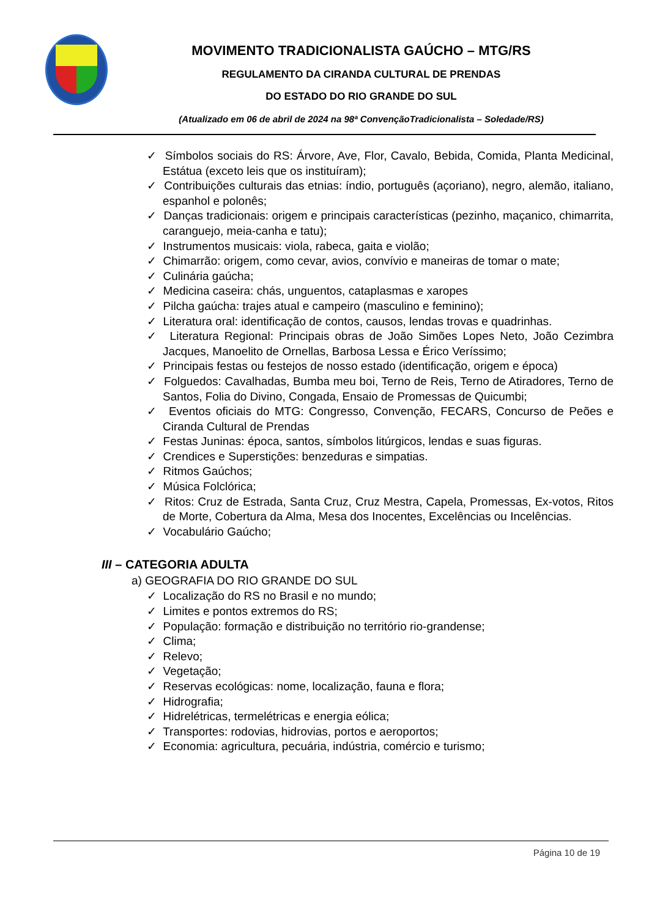MOVIMENTO TRADICIONALISTA GAÚCHO – MTG/RS
REGULAMENTO DA CIRANDA CULTURAL DE PRENDAS
DO ESTADO DO RIO GRANDE DO SUL
(Atualizado em 06 de abril de 2024 na 98ª ConvençãoTradicionalista – Soledade/RS)
✓ Símbolos sociais do RS: Árvore, Ave, Flor, Cavalo, Bebida, Comida, Planta Medicinal, Estátua (exceto leis que os instituíram);
✓ Contribuições culturais das etnias: índio, português (açoriano), negro, alemão, italiano, espanhol e polonês;
✓ Danças tradicionais: origem e principais características (pezinho, maçanico, chimarrita, caranguejo, meia-canha e tatu);
✓ Instrumentos musicais: viola, rabeca, gaita e violão;
✓ Chimarrão: origem, como cevar, avios, convívio e maneiras de tomar o mate;
✓ Culinária gaúcha;
✓ Medicina caseira: chás, unguentos, cataplasmas e xaropes
✓ Pilcha gaúcha: trajes atual e campeiro (masculino e feminino);
✓ Literatura oral: identificação de contos, causos, lendas trovas e quadrinhas.
✓ Literatura Regional: Principais obras de João Simões Lopes Neto, João Cezimbra Jacques, Manoelito de Ornellas, Barbosa Lessa e Érico Veríssimo;
✓ Principais festas ou festejos de nosso estado (identificação, origem e época)
✓ Folguedos: Cavalhadas, Bumba meu boi, Terno de Reis, Terno de Atiradores, Terno de Santos, Folia do Divino, Congada, Ensaio de Promessas de Quicumbi;
✓ Eventos oficiais do MTG: Congresso, Convenção, FECARS, Concurso de Peões e Ciranda Cultural de Prendas
✓ Festas Juninas: época, santos, símbolos litúrgicos, lendas e suas figuras.
✓ Crendices e Superstições: benzeduras e simpatias.
✓ Ritmos Gaúchos;
✓ Música Folclórica;
✓ Ritos: Cruz de Estrada, Santa Cruz, Cruz Mestra, Capela, Promessas, Ex-votos, Ritos de Morte, Cobertura da Alma, Mesa dos Inocentes, Excelências ou Incelências.
✓ Vocabulário Gaúcho;
III – CATEGORIA ADULTA
a) GEOGRAFIA DO RIO GRANDE DO SUL
✓ Localização do RS no Brasil e no mundo;
✓ Limites e pontos extremos do RS;
✓ População: formação e distribuição no território rio-grandense;
✓ Clima;
✓ Relevo;
✓ Vegetação;
✓ Reservas ecológicas: nome, localização, fauna e flora;
✓ Hidrografia;
✓ Hidrelétricas, termelétricas e energia eólica;
✓ Transportes: rodovias, hidrovias, portos e aeroportos;
✓ Economia: agricultura, pecuária, indústria, comércio e turismo;
Página 10 de 19